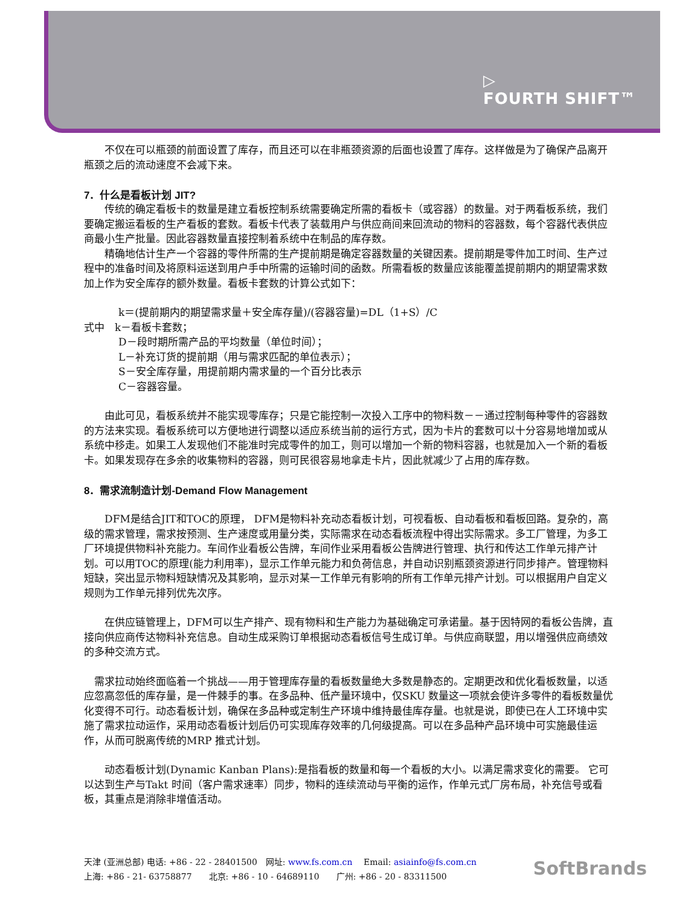▷
FOURTH SHIFT™
　　不仅在可以瓶颈的前面设置了库存，而且还可以在非瓶颈资源的后面也设置了库存。这样做是为了确保产品离开瓶颈之后的流动速度不会减下来。
7．什么是看板计划 JIT?
　　传统的确定看板卡的数量是建立看板控制系统需要确定所需的看板卡（或容器）的数量。对于两看板系统，我们要确定搬运看板的生产看板的套数。看板卡代表了装载用户与供应商间来回流动的物料的容器数，每个容器代表供应商最小生产批量。因此容器数量直接控制着系统中在制品的库存数。
　　精确地估计生产一个容器的零件所需的生产提前期是确定容器数量的关键因素。提前期是零件加工时间、生产过程中的准备时间及将原料运送到用户手中所需的运输时间的函数。所需看板的数量应该能覆盖提前期内的期望需求数加上作为安全库存的额外数量。看板卡套数的计算公式如下：
k＝(提前期内的期望需求量＋安全库存量)/(容器容量)=DL（1+S）/C
式中　k－看板卡套数；
D－段时期所需产品的平均数量（单位时间）；
L－补充订货的提前期（用与需求匹配的单位表示）；
S－安全库存量，用提前期内需求量的一个百分比表示
C－容器容量。
　　由此可见，看板系统并不能实现零库存；只是它能控制一次投入工序中的物料数－－通过控制每种零件的容器数的方法来实现。看板系统可以方便地进行调整以适应系统当前的运行方式，因为卡片的套数可以十分容易地增加或从系统中移走。如果工人发现他们不能准时完成零件的加工，则可以增加一个新的物料容器，也就是加入一个新的看板卡。如果发现存在多余的收集物料的容器，则可民很容易地拿走卡片，因此就减少了占用的库存数。
8．需求流制造计划-Demand Flow Management
　　DFM是结合JIT和TOC的原理， DFM是物料补充动态看板计划，可视看板、自动看板和看板回路。复杂的，高级的需求管理，需求按预测、生产速度或用量分类，实际需求在动态看板流程中得出实际需求。多工厂管理，为多工厂环境提供物料补充能力。车间作业看板公告牌，车间作业采用看板公告牌进行管理、执行和传达工作单元排产计划。可以用TOC的原理(能力利用率)，显示工作单元能力和负荷信息，并自动识别瓶颈资源进行同步排产。管理物料短缺，突出显示物料短缺情况及其影响，显示对某一工作单元有影响的所有工作单元排产计划。可以根据用户自定义规则为工作单元排列优先次序。
　　在供应链管理上，DFM可以生产排产、现有物料和生产能力为基础确定可承诺量。基于因特网的看板公告牌，直接向供应商传达物料补充信息。自动生成采购订单根据动态看板信号生成订单。与供应商联盟，用以增强供应商绩效的多种交流方式。
　需求拉动始终面临着一个挑战——用于管理库存量的看板数量绝大多数是静态的。定期更改和优化看板数量，以适应忽高忽低的库存量，是一件棘手的事。在多品种、低产量环境中，仅SKU 数量这一项就会使许多零件的看板数量优化变得不可行。动态看板计划，确保在多品种或定制生产环境中维持最佳库存量。也就是说，即使已在人工环境中实施了需求拉动运作，采用动态看板计划后仍可实现库存效率的几何级提高。可以在多品种产品环境中可实施最佳运作，从而可脱离传统的MRP 推式计划。
　　动态看板计划(Dynamic Kanban Plans):是指看板的数量和每一个看板的大小。以满足需求变化的需要。 它可以达到生产与Takt 时间（客户需求速率）同步，物料的连续流动与平衡的运作，作单元式厂房布局，补充信号或看板，其重点是消除非增值活动。
天津 (亚洲总部) 电话: +86 - 22 - 28401500　网址: www.fs.com.cn　 Email: asiainfo@fs.com.cn
上海: +86 - 21- 63758877　　北京: +86 - 10 - 64689110　　广州: +86 - 20 - 83311500
SoftBrands